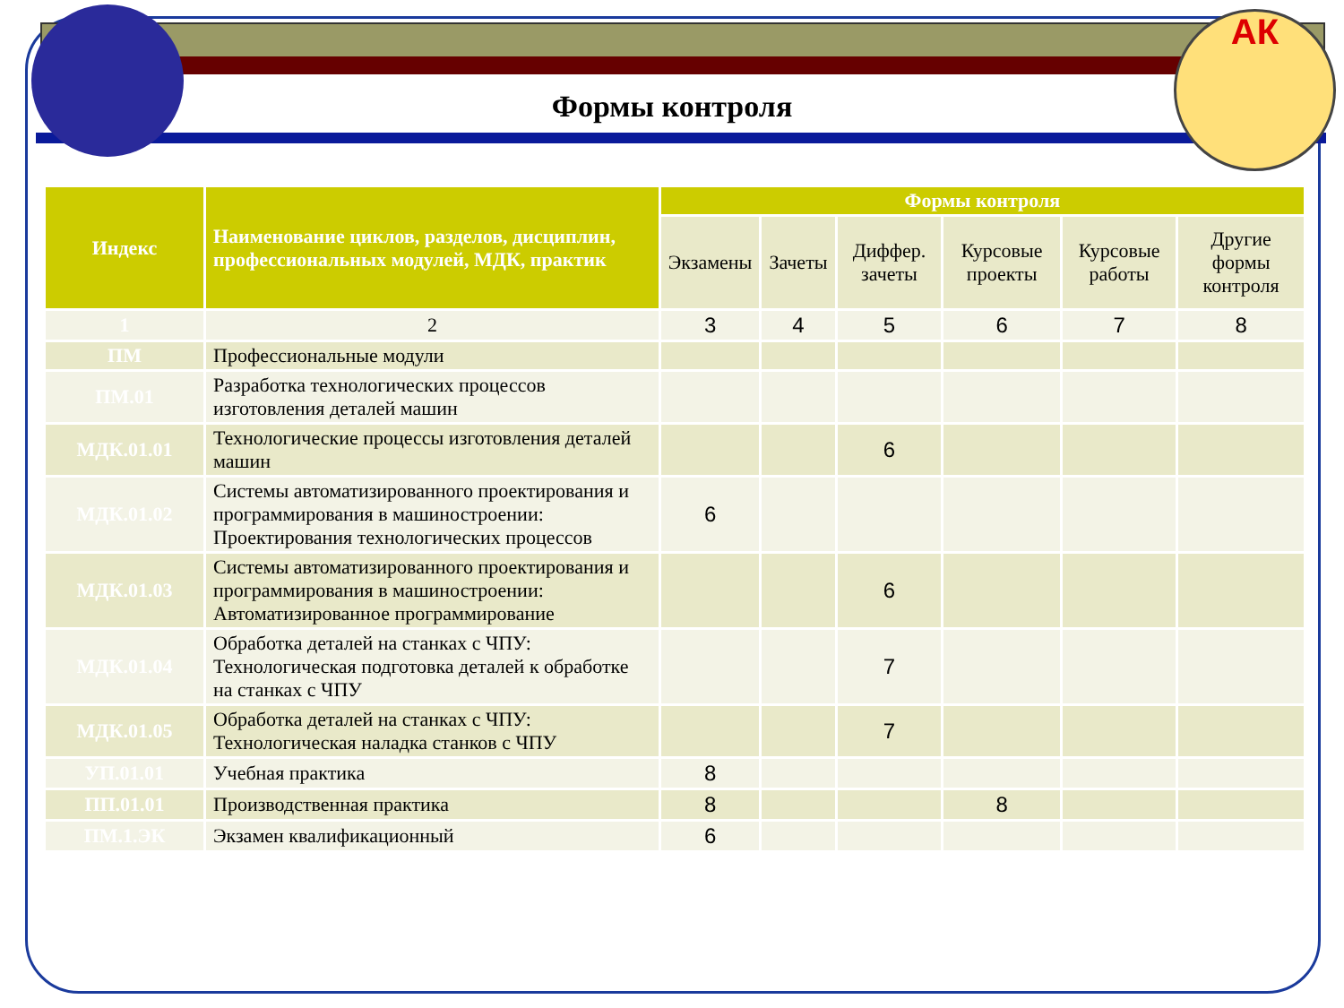АК
Формы контроля
| Индекс | Наименование циклов, разделов, дисциплин, профессиональных модулей, МДК, практик | Формы контроля | | | | | |
| --- | --- | --- | --- | --- | --- | --- | --- |
| | | Экзамены | Зачеты | Диффер. зачеты | Курсовые проекты | Курсовые работы | Другие формы контроля |
| 1 | 2 | 3 | 4 | 5 | 6 | 7 | 8 |
| ПМ | Профессиональные модули | | | | | | |
| ПМ.01 | Разработка технологических процессов изготовления деталей машин | | | | | | |
| МДК.01.01 | Технологические процессы изготовления деталей машин | | | 6 | | | |
| МДК.01.02 | Системы автоматизированного проектирования и программирования в машиностроении: Проектирования технологических процессов | 6 | | | | | |
| МДК.01.03 | Системы автоматизированного проектирования и программирования в машиностроении: Автоматизированное программирование | | | 6 | | | |
| МДК.01.04 | Обработка деталей на станках с ЧПУ: Технологическая подготовка деталей к обработке на станках с ЧПУ | | | 7 | | | |
| МДК.01.05 | Обработка деталей на станках с ЧПУ: Технологическая наладка станков с ЧПУ | | | 7 | | | |
| УП.01.01 | Учебная практика | 8 | | | | | |
| ПП.01.01 | Производственная практика | 8 | | | 8 | | |
| ПМ.1.ЭК | Экзамен квалификационный | 6 | | | | | |